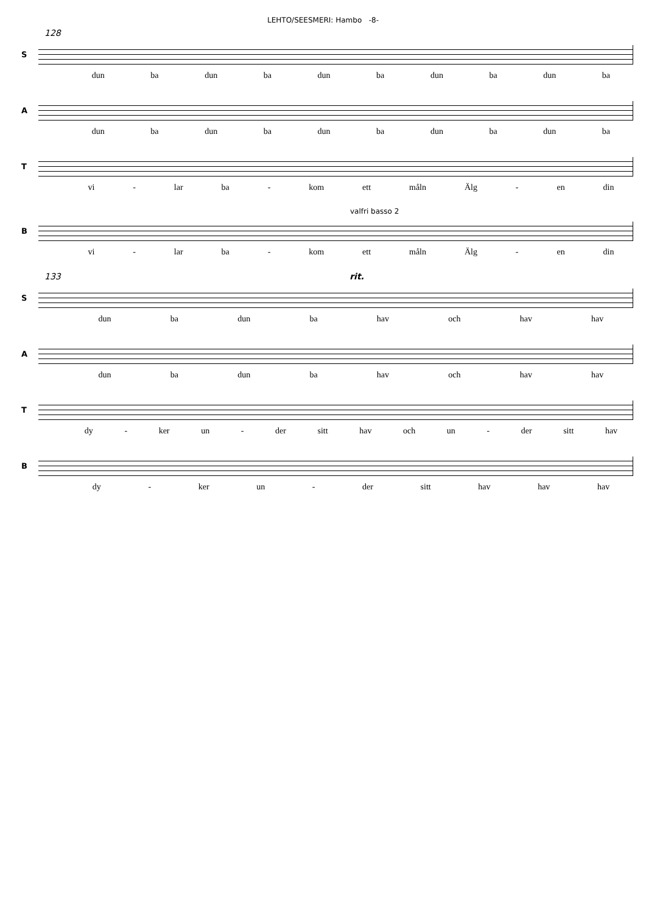LEHTO/SEESMERI: Hambo -8-
128
S
dun ba dun ba dun ba dun ba dun ba
A
dun ba dun ba dun ba dun ba dun ba
T
vi - lar ba - kom ett måln Älg - en din
valfri basso 2
B
vi - lar ba - kom ett måln Älg - en din
133 rit.
S
dun ba dun ba hav och hav hav
A
dun ba dun ba hav och hav hav
T
dy - ker un - der sitt hav och un - der sitt hav
B
dy - ker un - der sitt hav hav hav